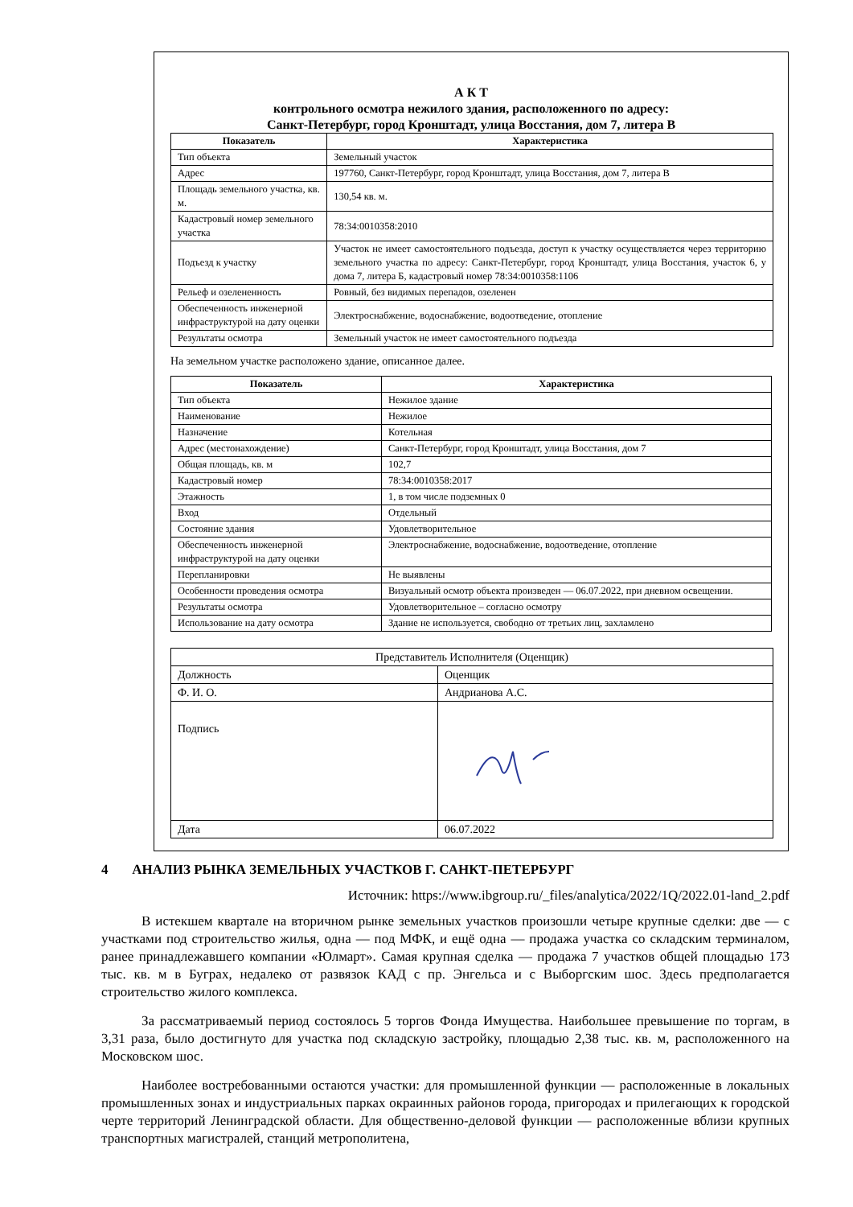А К Т
контрольного осмотра нежилого здания, расположенного по адресу:
Санкт-Петербург, город Кронштадт, улица Восстания, дом 7, литера В
| Показатель | Характеристика |
| --- | --- |
| Тип объекта | Земельный участок |
| Адрес | 197760, Санкт-Петербург, город Кронштадт, улица Восстания, дом 7, литера В |
| Площадь земельного участка, кв. м. | 130,54 кв. м. |
| Кадастровый номер земельного участка | 78:34:0010358:2010 |
| Подъезд к участку | Участок не имеет самостоятельного подъезда, доступ к участку осуществляется через территорию земельного участка по адресу: Санкт-Петербург, город Кронштадт, улица Восстания, участок 6, у дома 7, литера Б, кадастровый номер 78:34:0010358:1106 |
| Рельеф и озелененность | Ровный, без видимых перепадов, озеленен |
| Обеспеченность инженерной инфраструктурой на дату оценки | Электроснабжение, водоснабжение, водоотведение, отопление |
| Результаты осмотра | Земельный участок не имеет самостоятельного подъезда |
На земельном участке расположено здание, описанное далее.
| Показатель | Характеристика |
| --- | --- |
| Тип объекта | Нежилое здание |
| Наименование | Нежилое |
| Назначение | Котельная |
| Адрес (местонахождение) | Санкт-Петербург, город Кронштадт, улица Восстания, дом 7 |
| Общая площадь, кв. м | 102,7 |
| Кадастровый номер | 78:34:0010358:2017 |
| Этажность | 1, в том числе подземных 0 |
| Вход | Отдельный |
| Состояние здания | Удовлетворительное |
| Обеспеченность инженерной инфраструктурой на дату оценки | Электроснабжение, водоснабжение, водоотведение, отопление |
| Перепланировки | Не выявлены |
| Особенности проведения осмотра | Визуальный осмотр объекта произведен — 06.07.2022, при дневном освещении. |
| Результаты осмотра | Удовлетворительное – согласно осмотру |
| Использование на дату осмотра | Здание не используется, свободно от третьих лиц, захламлено |
| Представитель Исполнителя (Оценщик) | |
| Должность | Оценщик |
| Ф. И. О. | Андрианова А.С. |
| Подпись | |
| Дата | 06.07.2022 |
4 АНАЛИЗ РЫНКА ЗЕМЕЛЬНЫХ УЧАСТКОВ Г. САНКТ-ПЕТЕРБУРГ
Источник: https://www.ibgroup.ru/_files/analytica/2022/1Q/2022.01-land_2.pdf
В истекшем квартале на вторичном рынке земельных участков произошли четыре крупные сделки: две — с участками под строительство жилья, одна — под МФК, и ещё одна — продажа участка со складским терминалом, ранее принадлежавшего компании «Юлмарт». Самая крупная сделка — продажа 7 участков общей площадью 173 тыс. кв. м в Буграх, недалеко от развязок КАД с пр. Энгельса и с Выборгским шос. Здесь предполагается строительство жилого комплекса.
За рассматриваемый период состоялось 5 торгов Фонда Имущества. Наибольшее превышение по торгам, в 3,31 раза, было достигнуто для участка под складскую застройку, площадью 2,38 тыс. кв. м, расположенного на Московском шос.
Наиболее востребованными остаются участки: для промышленной функции — расположенные в локальных промышленных зонах и индустриальных парках окраинных районов города, пригородах и прилегающих к городской черте территорий Ленинградской области. Для общественно-деловой функции — расположенные вблизи крупных транспортных магистралей, станций метрополитена,